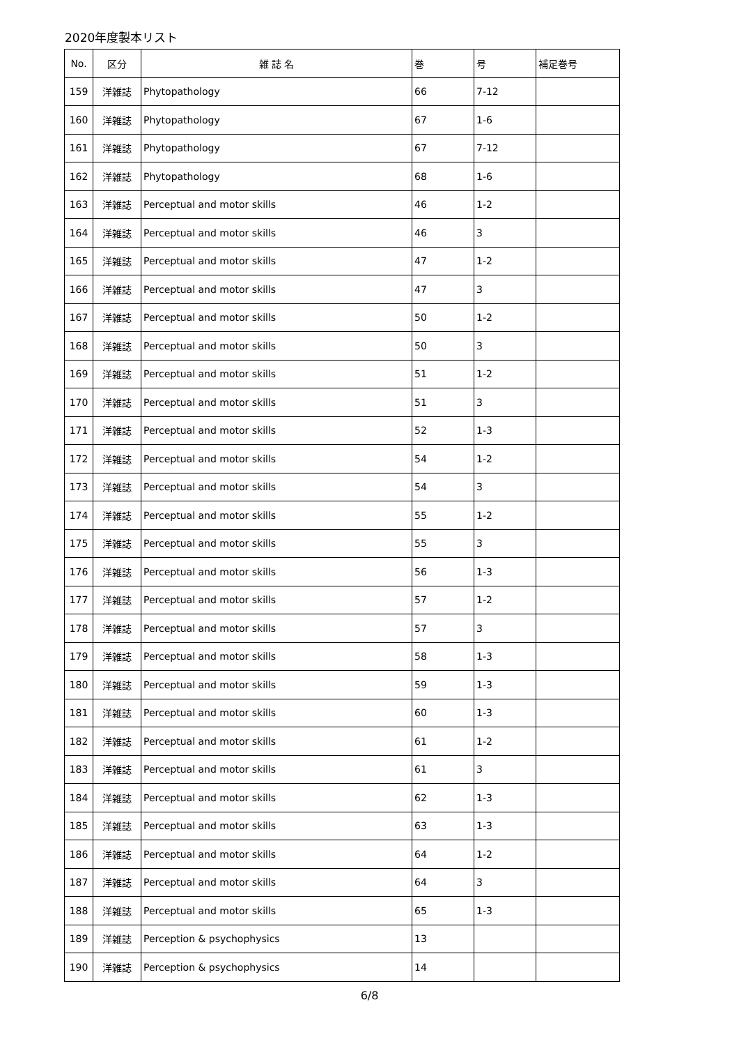2020年度製本リスト
| No. | 区分 | 雑 誌 名 | 巻 | 号 | 補足巻号 |
| --- | --- | --- | --- | --- | --- |
| 159 | 洋雑誌 | Phytopathology | 66 | 7-12 | |
| 160 | 洋雑誌 | Phytopathology | 67 | 1-6 | |
| 161 | 洋雑誌 | Phytopathology | 67 | 7-12 | |
| 162 | 洋雑誌 | Phytopathology | 68 | 1-6 | |
| 163 | 洋雑誌 | Perceptual and motor skills | 46 | 1-2 | |
| 164 | 洋雑誌 | Perceptual and motor skills | 46 | 3 | |
| 165 | 洋雑誌 | Perceptual and motor skills | 47 | 1-2 | |
| 166 | 洋雑誌 | Perceptual and motor skills | 47 | 3 | |
| 167 | 洋雑誌 | Perceptual and motor skills | 50 | 1-2 | |
| 168 | 洋雑誌 | Perceptual and motor skills | 50 | 3 | |
| 169 | 洋雑誌 | Perceptual and motor skills | 51 | 1-2 | |
| 170 | 洋雑誌 | Perceptual and motor skills | 51 | 3 | |
| 171 | 洋雑誌 | Perceptual and motor skills | 52 | 1-3 | |
| 172 | 洋雑誌 | Perceptual and motor skills | 54 | 1-2 | |
| 173 | 洋雑誌 | Perceptual and motor skills | 54 | 3 | |
| 174 | 洋雑誌 | Perceptual and motor skills | 55 | 1-2 | |
| 175 | 洋雑誌 | Perceptual and motor skills | 55 | 3 | |
| 176 | 洋雑誌 | Perceptual and motor skills | 56 | 1-3 | |
| 177 | 洋雑誌 | Perceptual and motor skills | 57 | 1-2 | |
| 178 | 洋雑誌 | Perceptual and motor skills | 57 | 3 | |
| 179 | 洋雑誌 | Perceptual and motor skills | 58 | 1-3 | |
| 180 | 洋雑誌 | Perceptual and motor skills | 59 | 1-3 | |
| 181 | 洋雑誌 | Perceptual and motor skills | 60 | 1-3 | |
| 182 | 洋雑誌 | Perceptual and motor skills | 61 | 1-2 | |
| 183 | 洋雑誌 | Perceptual and motor skills | 61 | 3 | |
| 184 | 洋雑誌 | Perceptual and motor skills | 62 | 1-3 | |
| 185 | 洋雑誌 | Perceptual and motor skills | 63 | 1-3 | |
| 186 | 洋雑誌 | Perceptual and motor skills | 64 | 1-2 | |
| 187 | 洋雑誌 | Perceptual and motor skills | 64 | 3 | |
| 188 | 洋雑誌 | Perceptual and motor skills | 65 | 1-3 | |
| 189 | 洋雑誌 | Perception & psychophysics | 13 | | |
| 190 | 洋雑誌 | Perception & psychophysics | 14 | | |
6/8